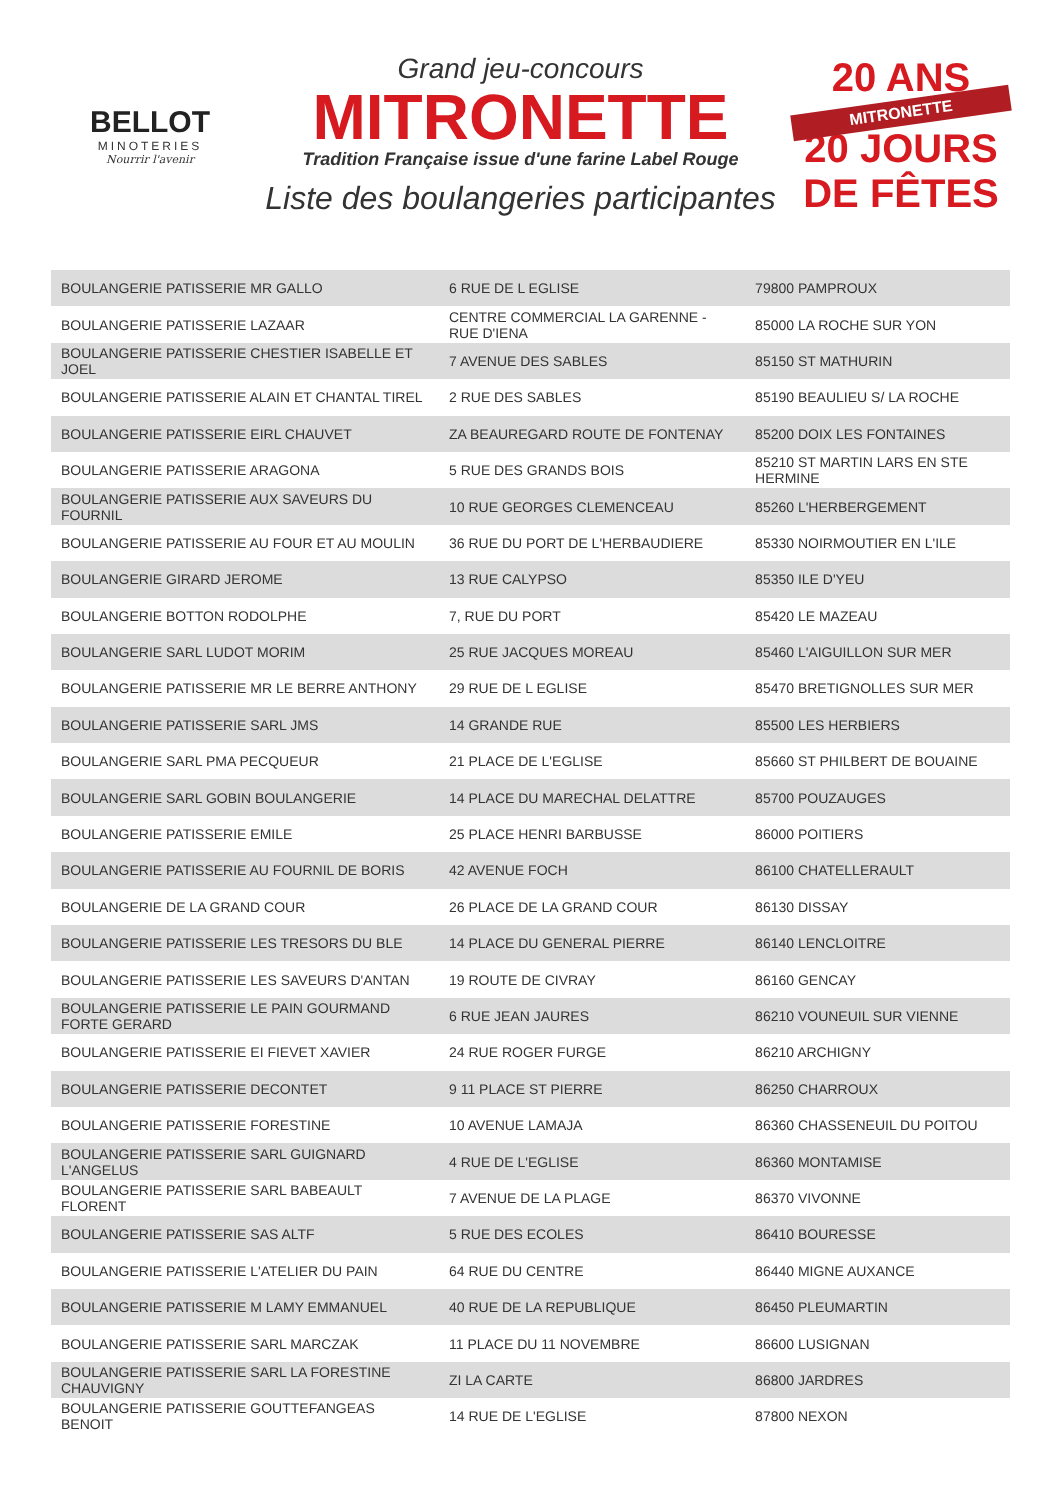BELLOT
MINOTERIES
Nourrir l'avenir
Grand jeu-concours
MITRONETTE
Tradition Française issue d'une farine Label Rouge
Liste des boulangeries participantes
20 ANS
MITRONETTE
20 JOURS DE FÊTES
| BOULANGERIE PATISSERIE MR GALLO | 6 RUE DE L EGLISE | 79800 PAMPROUX |
| BOULANGERIE PATISSERIE LAZAAR | CENTRE COMMERCIAL LA GARENNE - RUE D'IENA | 85000 LA ROCHE SUR YON |
| BOULANGERIE PATISSERIE CHESTIER ISABELLE ET JOEL | 7 AVENUE DES SABLES | 85150 ST MATHURIN |
| BOULANGERIE PATISSERIE ALAIN ET CHANTAL TIREL | 2 RUE DES SABLES | 85190 BEAULIEU S/ LA ROCHE |
| BOULANGERIE PATISSERIE EIRL CHAUVET | ZA BEAUREGARD ROUTE DE FONTENAY | 85200 DOIX LES FONTAINES |
| BOULANGERIE PATISSERIE ARAGONA | 5 RUE DES GRANDS BOIS | 85210 ST MARTIN LARS EN STE HERMINE |
| BOULANGERIE PATISSERIE AUX SAVEURS DU FOURNIL | 10 RUE GEORGES CLEMENCEAU | 85260 L'HERBERGEMENT |
| BOULANGERIE PATISSERIE AU FOUR ET AU MOULIN | 36 RUE DU PORT DE L'HERBAUDIERE | 85330 NOIRMOUTIER EN L'ILE |
| BOULANGERIE GIRARD JEROME | 13 RUE CALYPSO | 85350 ILE D'YEU |
| BOULANGERIE BOTTON RODOLPHE | 7, RUE DU PORT | 85420 LE MAZEAU |
| BOULANGERIE SARL LUDOT MORIM | 25 RUE JACQUES MOREAU | 85460 L'AIGUILLON SUR MER |
| BOULANGERIE PATISSERIE MR LE BERRE ANTHONY | 29 RUE DE L EGLISE | 85470 BRETIGNOLLES SUR MER |
| BOULANGERIE PATISSERIE SARL JMS | 14 GRANDE RUE | 85500 LES HERBIERS |
| BOULANGERIE SARL PMA PECQUEUR | 21 PLACE DE L'EGLISE | 85660 ST PHILBERT DE BOUAINE |
| BOULANGERIE SARL GOBIN BOULANGERIE | 14 PLACE DU MARECHAL DELATTRE | 85700 POUZAUGES |
| BOULANGERIE PATISSERIE EMILE | 25 PLACE HENRI BARBUSSE | 86000 POITIERS |
| BOULANGERIE PATISSERIE AU FOURNIL DE BORIS | 42 AVENUE FOCH | 86100 CHATELLERAULT |
| BOULANGERIE DE LA GRAND COUR | 26 PLACE DE LA GRAND COUR | 86130 DISSAY |
| BOULANGERIE PATISSERIE LES TRESORS DU BLE | 14 PLACE DU GENERAL PIERRE | 86140 LENCLOITRE |
| BOULANGERIE PATISSERIE LES SAVEURS D'ANTAN | 19 ROUTE DE CIVRAY | 86160 GENCAY |
| BOULANGERIE PATISSERIE LE PAIN GOURMAND FORTE GERARD | 6 RUE JEAN JAURES | 86210 VOUNEUIL SUR VIENNE |
| BOULANGERIE PATISSERIE EI FIEVET XAVIER | 24 RUE ROGER FURGE | 86210 ARCHIGNY |
| BOULANGERIE PATISSERIE DECONTET | 9 11 PLACE ST PIERRE | 86250 CHARROUX |
| BOULANGERIE PATISSERIE FORESTINE | 10 AVENUE LAMAJA | 86360 CHASSENEUIL DU POITOU |
| BOULANGERIE PATISSERIE SARL GUIGNARD L'ANGELUS | 4 RUE DE L'EGLISE | 86360 MONTAMISE |
| BOULANGERIE PATISSERIE SARL BABEAULT FLORENT | 7 AVENUE DE LA PLAGE | 86370 VIVONNE |
| BOULANGERIE PATISSERIE SAS ALTF | 5 RUE DES ECOLES | 86410 BOURESSE |
| BOULANGERIE PATISSERIE L'ATELIER DU PAIN | 64 RUE DU CENTRE | 86440 MIGNE AUXANCE |
| BOULANGERIE PATISSERIE M LAMY EMMANUEL | 40 RUE DE LA REPUBLIQUE | 86450 PLEUMARTIN |
| BOULANGERIE PATISSERIE SARL MARCZAK | 11 PLACE DU 11 NOVEMBRE | 86600 LUSIGNAN |
| BOULANGERIE PATISSERIE SARL LA FORESTINE CHAUVIGNY | ZI LA CARTE | 86800 JARDRES |
| BOULANGERIE PATISSERIE GOUTTEFANGEAS BENOIT | 14 RUE DE L'EGLISE | 87800 NEXON |